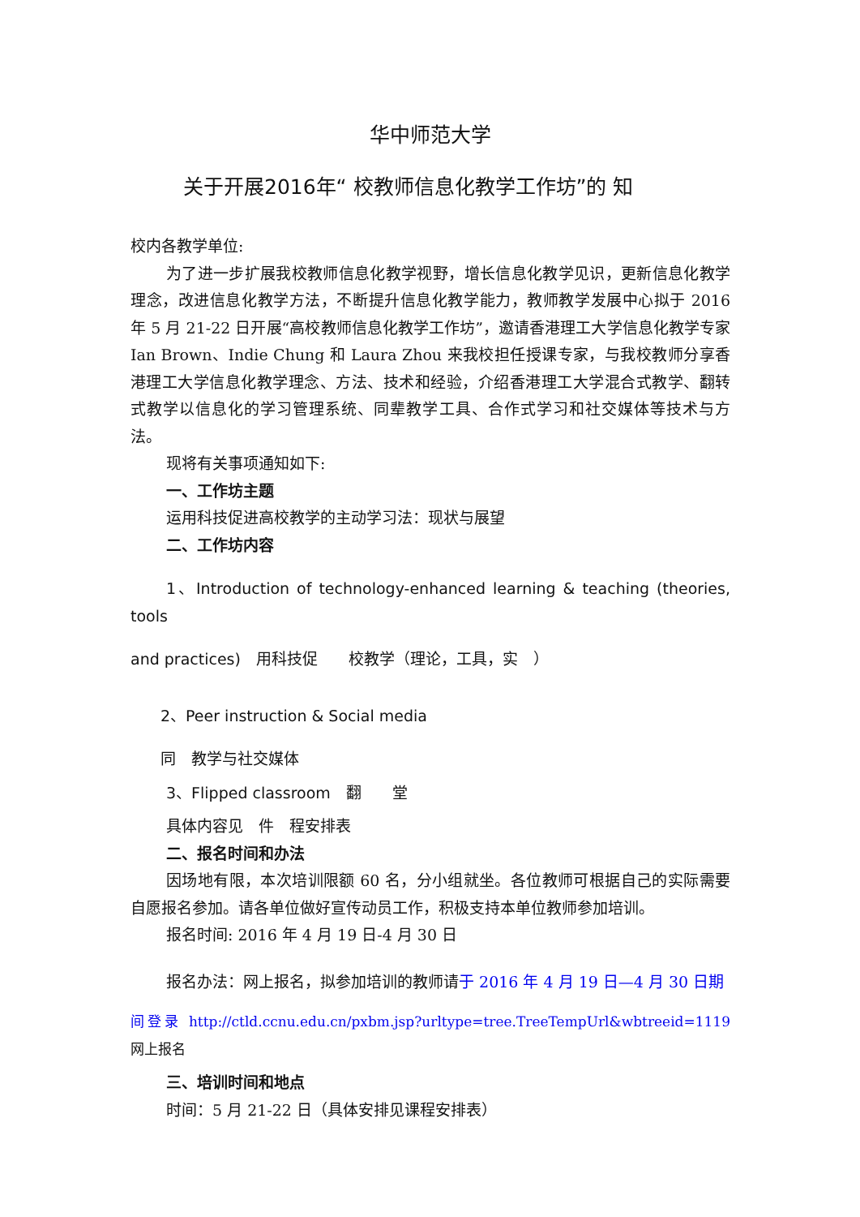华中师范大学
关于开展2016年“ 校教师信息化教学工作坊”的 知
校内各教学单位:
为了进一步扩展我校教师信息化教学视野，增长信息化教学见识，更新信息化教学理念，改进信息化教学方法，不断提升信息化教学能力，教师教学发展中心拟于 2016 年 5 月 21-22 日开展“高校教师信息化教学工作坊”，邀请香港理工大学信息化教学专家 Ian Brown、Indie Chung 和 Laura Zhou 来我校担任授课专家，与我校教师分享香港理工大学信息化教学理念、方法、技术和经验，介绍香港理工大学混合式教学、翻转式教学以信息化的学习管理系统、同辈教学工具、合作式学习和社交媒体等技术与方法。
现将有关事项通知如下:
一、工作坊主题
运用科技促进高校教学的主动学习法：现状与展望
二、工作坊内容
1、Introduction of technology-enhanced learning & teaching (theories, tools
and practices)　用科技促　　校教学（理论，工具，实　）
2、Peer instruction & Social media
同　教学与社交媒体
3、Flipped classroom　翻　　堂
具体内容见　件　程安排表
二、报名时间和办法
因场地有限，本次培训限额 60 名，分小组就坐。各位教师可根据自己的实际需要自愿报名参加。请各单位做好宣传动员工作，积极支持本单位教师参加培训。
报名时间: 2016 年 4 月 19 日-4 月 30 日
报名办法：网上报名，拟参加培训的教师请于 2016 年 4 月 19 日—4 月 30 日期
间登录 http://ctld.ccnu.edu.cn/pxbm.jsp?urltype=tree.TreeTempUrl&wbtreeid=1119 网上报名
三、培训时间和地点
时间：5 月 21-22 日（具体安排见课程安排表）